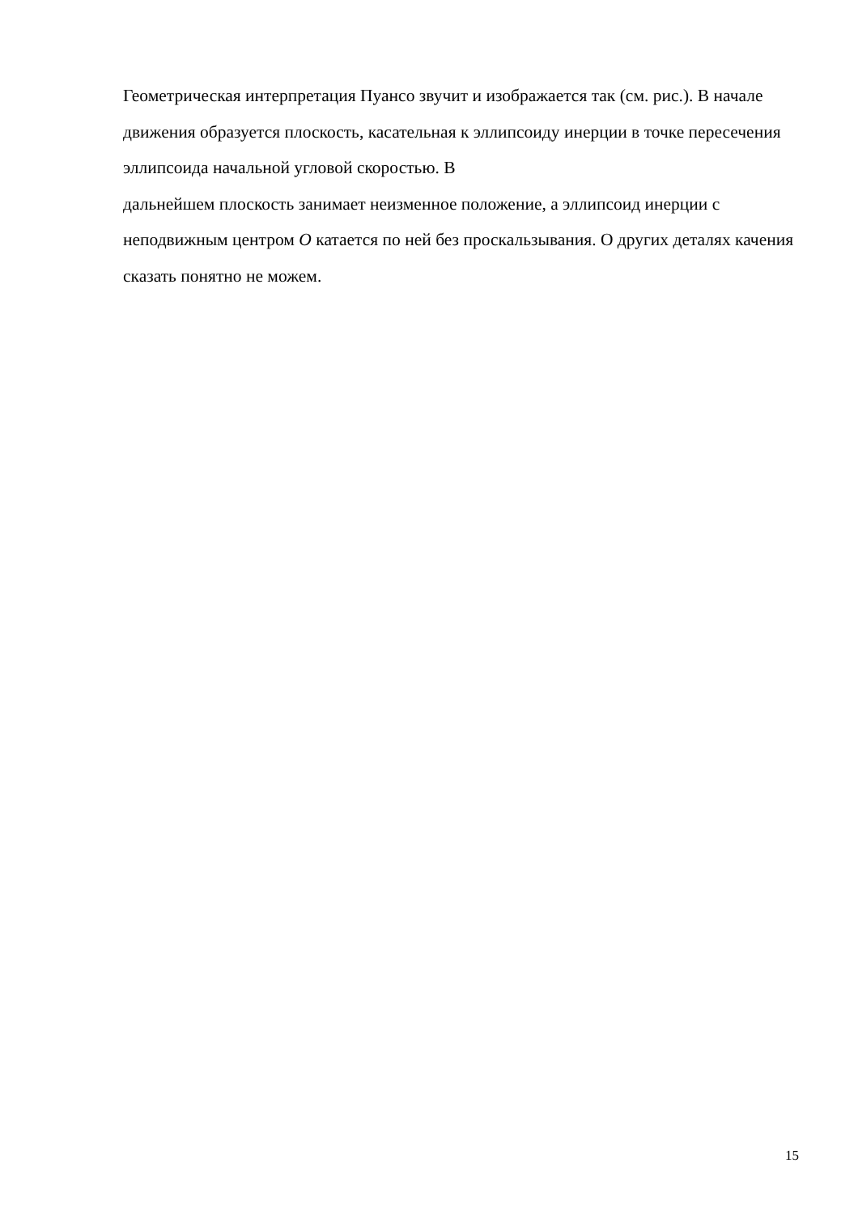Геометрическая интерпретация Пуансо звучит и изображается так (см. рис.). В начале движения образуется плоскость, касательная к эллипсоиду инерции в точке пересечения эллипсоида начальной угловой скоростью. В
дальнейшем плоскость занимает неизменное положение, а эллипсоид инерции с неподвижным центром O катается по ней без проскальзывания. О других деталях качения сказать понятно не можем.
15